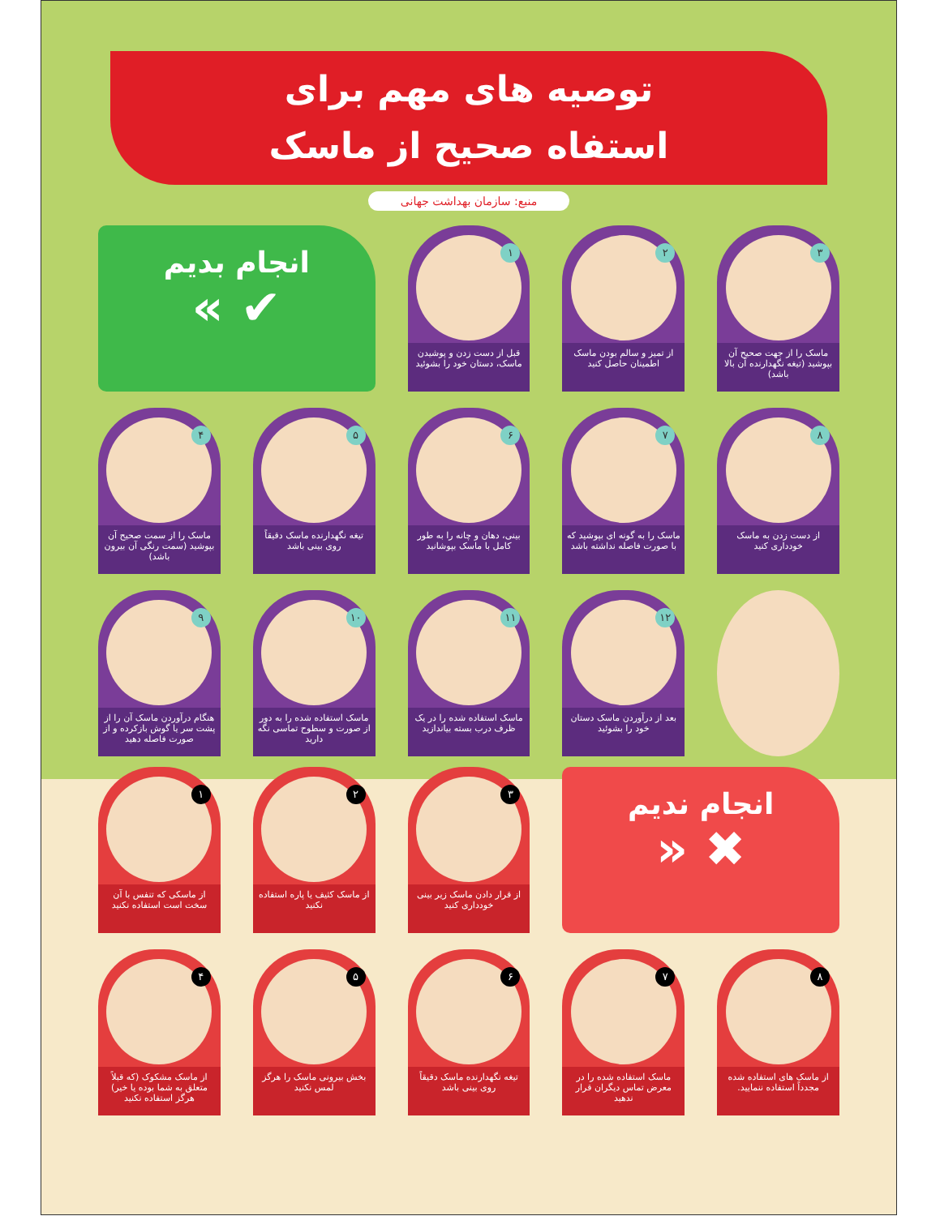توصیه های مهم برای
استفاه صحیح از ماسک
منبع: سازمان بهداشت جهانی
۳
ماسک را از جهت صحیح آن بپوشید (تیغه نگهدارنده آن بالا باشد)
۲
از تمیز و سالم بودن ماسک اطمینان حاصل کنید
۱
قبل از دست زدن و پوشیدن ماسک، دستان خود را بشوئید
انجام بدیم
✔ »
۸
از دست زدن به ماسک خودداری کنید
۷
ماسک را به گونه ای بپوشید که با صورت فاصله نداشته باشد
۶
بینی، دهان و چانه را به طور کامل با ماسک بپوشانید
۵
تیغه نگهدارنده ماسک دقیقاً روی بینی باشد
۴
ماسک را از سمت صحیح آن بپوشید (سمت رنگی آن بیرون باشد)
۱۲
بعد از درآوردن ماسک دستان خود را بشوئید
۱۱
ماسک استفاده شده را در یک ظرف درب بسته بیاندازید
۱۰
ماسک استفاده شده را به دور از صورت و سطوح تماسی نگه دارید
۹
هنگام درآوردن ماسک آن را از پشت سر یا گوش بازکرده و از صورت فاصله دهید
انجام ندیم
✖ «
۳
از قرار دادن ماسک زیر بینی خودداری کنید
۲
از ماسک کثیف یا پاره استفاده نکنید
۱
از ماسکی که تنفس با آن سخت است استفاده نکنید
۸
از ماسک های استفاده شده مجدداً استفاده ننمایید.
۷
ماسک استفاده شده را در معرض تماس دیگران قرار ندهید
۶
تیغه نگهدارنده ماسک دقیقاً روی بینی باشد
۵
بخش بیرونی ماسک را هرگز لمس نکنید
۴
از ماسک مشکوک (که قبلاً متعلق به شما بوده یا خیر) هرگز استفاده نکنید